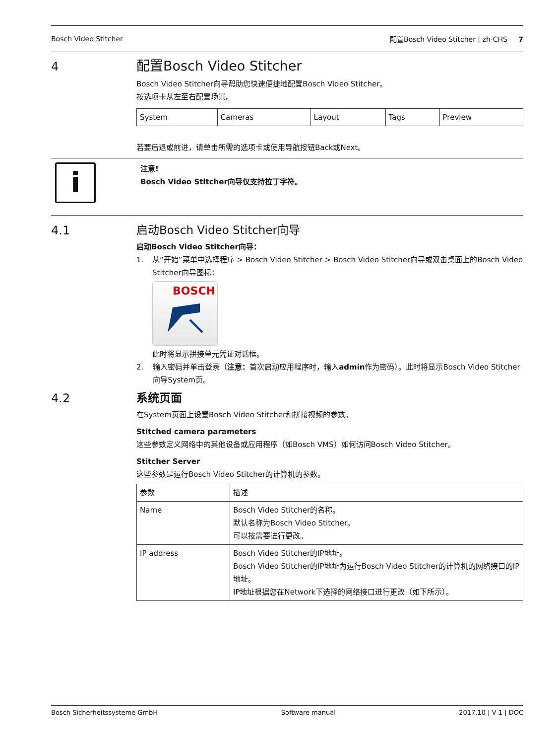Bosch Video Stitcher 配置Bosch Video Stitcher | zh-CHS 7
4
配置Bosch Video Stitcher
Bosch Video Stitcher向导帮助您快速便捷地配置Bosch Video Stitcher。
按选项卡从左至右配置场景。
| System | Cameras | Layout | Tags | Preview |
若要后退或前进，请单击所需的选项卡或使用导航按钮Back或Next。
i
注意!
Bosch Video Stitcher向导仅支持拉丁字符。
4.1
启动Bosch Video Stitcher向导
启动Bosch Video Stitcher向导：
1. 从“开始”菜单中选择程序 > Bosch Video Stitcher > Bosch Video Stitcher向导或双击桌面上的Bosch Video Stitcher向导图标：
BOSCH
此时将显示拼接单元凭证对话框。
2. 输入密码并单击登录（注意：首次启动应用程序时，输入admin作为密码）。此时将显示Bosch Video Stitcher向导System页。
4.2
系统页面
在System页面上设置Bosch Video Stitcher和拼接视频的参数。
Stitched camera parameters
这些参数定义网络中的其他设备或应用程序（如Bosch VMS）如何访问Bosch Video Stitcher。
Stitcher Server
这些参数是运行Bosch Video Stitcher的计算机的参数。
| 参数 | 描述 |
| --- | --- |
| Name | Bosch Video Stitcher的名称。 默认名称为Bosch Video Stitcher。 可以按需要进行更改。 |
| IP address | Bosch Video Stitcher的IP地址。 Bosch Video Stitcher的IP地址为运行Bosch Video Stitcher的计算机的网络接口的IP地址。 IP地址根据您在Network下选择的网络接口进行更改（如下所示）。 |
Bosch Sicherheitssysteme GmbH Software manual 2017.10 | V 1 | DOC